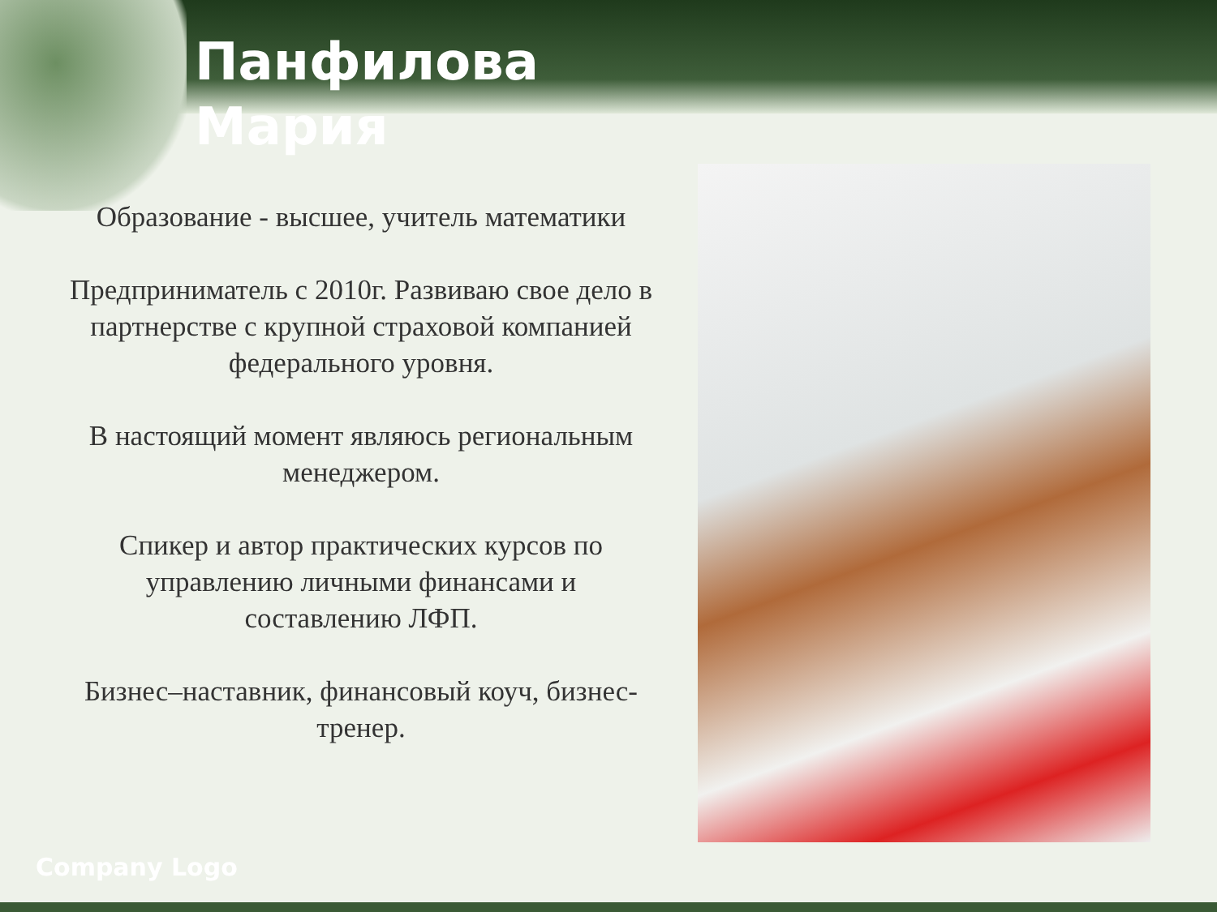Панфилова
Мария
Образование - высшее, учитель математики
Предприниматель с 2010г. Развиваю свое дело в партнерстве с крупной страховой компанией федерального уровня.
В настоящий момент являюсь региональным менеджером.
Спикер и автор практических курсов по управлению личными финансами и составлению ЛФП.
Бизнес–наставник, финансовый коуч, бизнес-тренер.
Company Logo